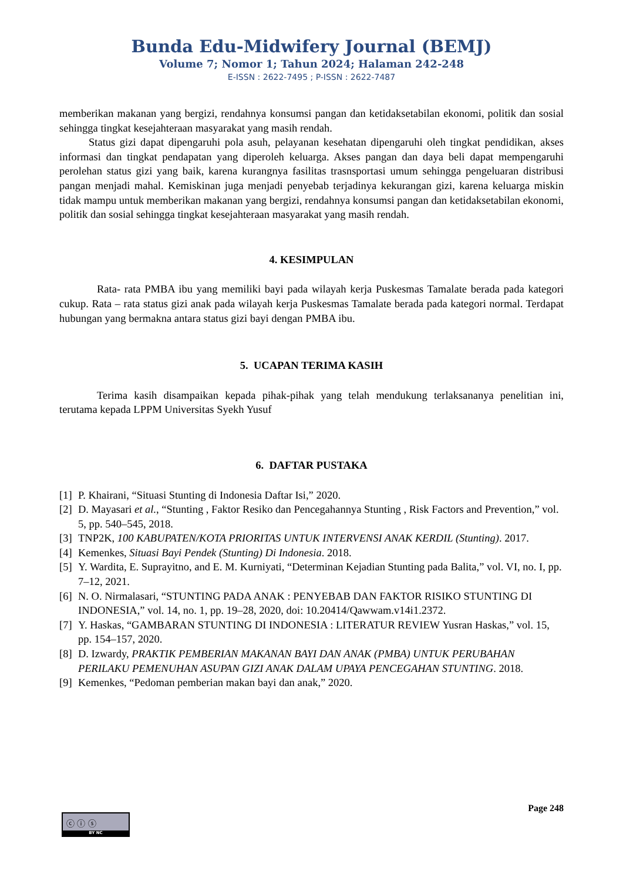Bunda Edu-Midwifery Journal (BEMJ)
Volume 7; Nomor 1; Tahun 2024; Halaman 242-248
E-ISSN : 2622-7495 ; P-ISSN : 2622-7487
memberikan makanan yang bergizi, rendahnya konsumsi pangan dan ketidaksetabilan ekonomi, politik dan sosial sehingga tingkat kesejahteraan masyarakat yang masih rendah.
Status gizi dapat dipengaruhi pola asuh, pelayanan kesehatan dipengaruhi oleh tingkat pendidikan, akses informasi dan tingkat pendapatan yang diperoleh keluarga. Akses pangan dan daya beli dapat mempengaruhi perolehan status gizi yang baik, karena kurangnya fasilitas trasnsportasi umum sehingga pengeluaran distribusi pangan menjadi mahal. Kemiskinan juga menjadi penyebab terjadinya kekurangan gizi, karena keluarga miskin tidak mampu untuk memberikan makanan yang bergizi, rendahnya konsumsi pangan dan ketidaksetabilan ekonomi, politik dan sosial sehingga tingkat kesejahteraan masyarakat yang masih rendah.
4. KESIMPULAN
Rata- rata PMBA ibu yang memiliki bayi pada wilayah kerja Puskesmas Tamalate berada pada kategori cukup. Rata – rata status gizi anak pada wilayah kerja Puskesmas Tamalate berada pada kategori normal. Terdapat hubungan yang bermakna antara status gizi bayi dengan PMBA ibu.
5. UCAPAN TERIMA KASIH
Terima kasih disampaikan kepada pihak-pihak yang telah mendukung terlaksananya penelitian ini, terutama kepada LPPM Universitas Syekh Yusuf
6. DAFTAR PUSTAKA
[1] P. Khairani, “Situasi Stunting di Indonesia Daftar Isi,” 2020.
[2] D. Mayasari et al., “Stunting , Faktor Resiko dan Pencegahannya Stunting , Risk Factors and Prevention,” vol. 5, pp. 540–545, 2018.
[3] TNP2K, 100 KABUPATEN/KOTA PRIORITAS UNTUK INTERVENSI ANAK KERDIL (Stunting). 2017.
[4] Kemenkes, Situasi Bayi Pendek (Stunting) Di Indonesia. 2018.
[5] Y. Wardita, E. Suprayitno, and E. M. Kurniyati, “Determinan Kejadian Stunting pada Balita,” vol. VI, no. I, pp. 7–12, 2021.
[6] N. O. Nirmalasari, “STUNTING PADA ANAK : PENYEBAB DAN FAKTOR RISIKO STUNTING DI INDONESIA,” vol. 14, no. 1, pp. 19–28, 2020, doi: 10.20414/Qawwam.v14i1.2372.
[7] Y. Haskas, “GAMBARAN STUNTING DI INDONESIA : LITERATUR REVIEW Yusran Haskas,” vol. 15, pp. 154–157, 2020.
[8] D. Izwardy, PRAKTIK PEMBERIAN MAKANAN BAYI DAN ANAK (PMBA) UNTUK PERUBAHAN PERILAKU PEMENUHAN ASUPAN GIZI ANAK DALAM UPAYA PENCEGAHAN STUNTING. 2018.
[9] Kemenkes, “Pedoman pemberian makan bayi dan anak,” 2020.
Page 248
ⓒ ⓘ ⓢ
BY NC